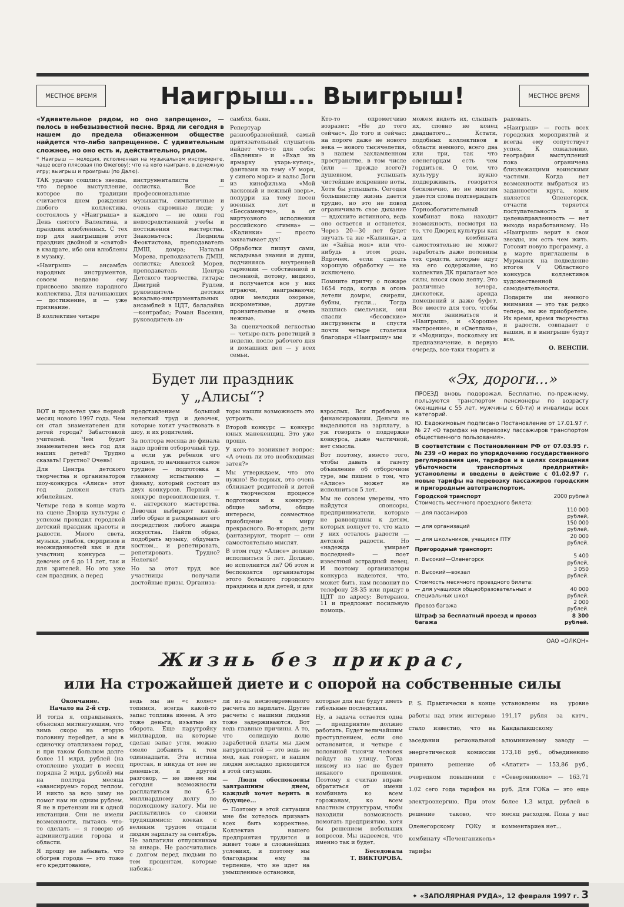МЕСТНОЕ ВРЕМЯ
Наигрыш... Выигрыш!
МЕСТНОЕ ВРЕМЯ
«Удивительное рядом, но оно запрещено», — пелось в небезызвестной песне. Вряд ли сегодня в нашем до предела обнаженном обществе найдется что-либо запрещенное. С удивительным сложнее, но оно есть и, действительно, рядом.
* Наигрыш — мелодия, исполненная на музыкальном инструменте, чаще всего плясовая (по Ожегову); что на кого наиграно, в денежную игру; выигрыш и проигрыш (по Далю).
ТАК удачно сошлись звезды, что первое выступление, которое по традиции считается днем рождения любого коллектива, состоялось у «Наигрыша» в День святого Валентина, в праздник влюбленных. С тех пор для наигрышцев этот праздник двойной и «святой» в квадрате, ибо они влюблены в музыку.
«Наигрыш» — ансамбль народных инструментов, совсем недавно ему присвоено звание народного коллектива. Для начинающих — достижение, и — уже признание.
В коллективе четыре
инструменталиста и солистка. Все — профессиональные музыканты, симпатичные и очень скромные люди; у каждого — не один год непосредственной учебы и постижения мастерства. Знакомьтесь: Людмила Феоктистова, преподаватель ДМШ, домра; Наталья Морева, преподаватель ДМШ, солистка; Алексей Морев, преподаватель Центра Детского творчества, гитара; Дмитрий Рудлев, руководитель детских вокально-инструментальных ансамблей в ЦДТ, балалайка—контрабас; Роман Васекин, руководитель ан-
самбля, баян.
Репертуар разнообразнейший, самый притязательный слушатель найдет что-то для себя: «Валенки» и «Ехал на ярмарку ухарь-купец», фантазия на тему «У моря, у синего моря» и вальс Доги из кинофильма «Мой ласковый и нежный зверь», попурри на тему песен военных лет и «Бессамемучо», а от виртуозного исполнения российского «гимна» — «Калинки» — просто захватывает дух!
Обработки пишут сами, вкладывая знания и души, подчиняясь внутренней гармонии — собственной и песенной, потому, видимо, и получается все у них играючи, наигрываючи; одни мелодии озорные, искрометные, другие пронзительные и очень нежные.
За сценической легкостью — четыре-пять репетиций в неделю, после рабочего дня и домашних дел — у всех семьи.
Кто-то опрометчиво возразит: «Не до того сейчас». До того и сейчас: на пороге даже не нового века — нового тысячелетия, в нашем захламленном пространстве, в том числе (или — прежде всего?) душевном, услышать чистейшие искренние ноты. Хотя бы услышать. Сегодня большинству жизнь дается трудно, но это не повод ограничивать свое дыхание — вдохните истинного, ведь оно остается и останется. Через 20—30 лет будет звучать та же «Калинка», а не «Зайка моя» или что-нибудь в этом роде. Впрочем, если сделать хорошую обработку — не исключено.
Помните притчу о пожаре 1654 года, когда в огонь летели домры, свирели, бубны, гусли... Тогда нашлись смельчаки, они спасли «бесовские» инструменты и спустя почти четыре столетия благодаря «Наигрышу» мы
можем видеть их, слышать их, словно не конец двадцатого... Кстати, подобных коллективов в области немного, всего два или три, так что оленегорцам есть чем гордиться. О том, что культуру нужно поддерживать, говорится бесконечно, но не многим удается слова подтверждать делом. Горнообогатительный комбинат пока находит возможность, несмотря на то, что Дворец культуры как цех комбината самостоятельно не может заработать даже половины тех средств, которые идут на его содержание, но коллектив ДК прилагает все силы, внося свою лепту. Это различные вечера, дискотеки, аренда помещений и даже буфет. Все вместе для того, чтобы могли заниматься и «Наигрыш», и «Хорошее настроение», и «Светлана», и «Модница», поскольку их предназначение, в первую очередь, все-таки творить и
радовать.
«Наигрыш» — гость всех городских мероприятий и всегда ему сопутствует успех. К сожалению, география выступлений пока ограничена близлежащими воинскими частями. Когда нет возможности выбраться из заданности круга, коим является Оленегорск, отчасти теряется поступательность и целенаправленность — нет выхода наработанному. Но «Наигрыш» верит в свои звезды, им есть чем жить. Готовят новую программу, а в марте приглашены в Мурманск на подведение итогов V Областного конкурса коллективов художественной самодеятельности.
Подарите им немного внимания — это так редко теперь, вы же приобретете. Их время, время творчества и радости, совпадает с вашим, и в выигрыше будут все.
О. ВЕНСПИ.
Будет ли праздник
у „Алисы“?
ВОТ и пролетел уже первый месяц нового 1997 года. Чем он стал знаменателен для детей города? Забастовкой учителей. Чем будет знаменателен весь год для наших детей? Трудно сказать! Грустно? Очень!
Для Центра детского творчества и организаторов шоу-конкурса «Алиса» этот год должен стать юбилейным.
Четыре года в конце марта на сцене Дворца культуры с успехом проходил городской детский праздник красоты и радости. Много света, музыки, улыбок, сюрпризов и неожиданностей как и для участниц конкурса — девочек от 6 до 11 лет, так и для зрителей. Но это уже сам праздник, а перед
представлением большой нелегкий труд и девочек, которые хотят участвовать в шоу, и их родителей.
За полтора месяца до финала надо пройти отборочный тур, а если уж ребенок его прошел, то начинается самое трудное — подготовка к главному испытанию — финалу, который состоит из двух конкурсов. Первый — конкурс перевоплощения, т. е. актерского мастерства. Девочки выбирают какой-либо образ и раскрывают его посредством любого жанра искусства. Найти образ, подобрать музыку, обдумать костюм... и репетировать, репетировать. Трудно? Нелегко!
Но за этот труд все участницы получали достойные призы. Организа-
торы нашли возможность это устроить.
Второй конкурс — конкурс юных манекенщиц. Это уже проще.
У кого-то возникнет вопрос: «А очень ли это необходимая затея?»
Мы утверждаем, что это нужно! Во-первых, это очень сближает родителей и детей в творческом процессе подготовки к конкурсу: общие заботы, общие интересы, совместное приобщение к миру прекрасного. Во-вторых, дети фантазируют, творят — они самостоятельно мыслят.
В этом году «Алисе» должно исполниться 5 лет. Должно, но исполнится ли? Об этом и беспокоятся организаторы этого большого городского праздника и для детей, и для
взрослых. Вся проблема в финансировании. Деньги не выделяются на зарплату, а уж говорить о поддержке конкурса, даже частичной, нет смысла.
Вот поэтому, вместо того, чтобы давать в газету объявление об отборочном туре, мы пишем о том, что «Алисе» может не исполниться 5 лет.
Мы не совсем уверены, что найдутся спонсоры, предприниматели, которые не равнодушны к детям, которых волнует то, что мало у них осталось радости — детской радости. Но «надежда умирает последней» — поет известный эстрадный певец. И поэтому организаторы конкурса надеются, что, может быть, нам позвонит по телефону 28-35 или придут в ЦДТ по адресу: Ветеранов, 11 и предложат посильную помощь.
«Эх, дороги...»
ПРОЕЗД вновь подорожал. Бесплатно, по-прежнему, пользуются транспортом пенсионеры по возрасту (женщины с 55 лет, мужчины с 60-ти) и инвалиды всех категорий.
Ю. Евдокимовым подписано Постановление от 17.01.97 г. № 27 «О тарифах на перевозку пассажиров транспортом общественного пользования».
В соответствии с Постановлением РФ от 07.03.95 г. № 239 «О мерах по упорядочению государственного регулирования цен, тарифов и в целях сокращения убыточности транспортных предприятий» установлены и введены в действие с 01.02.97 г. новые тарифы на перевозку пассажиров городским и пригородным автотранспортом.
| Городской транспорт | 2000 рублей |
| Стоимость месячного проездного билета: | |
| — для пассажиров | 110 000 рублей, |
| — для организаций | 150 000 рублей, |
| — для школьников, учащихся ПТУ | 20 000 рублей. |
| Пригородный транспорт: | |
| п. Высокий—Оленегорск | 5 400 рублей, |
| п. Высокий—вокзал | 3 050 рублей. |
| Стоимость месячного проездного билета: | |
| — для учащихся общеобразовательных и специальных школ | 40 000 рублей. |
| Провоз багажа | 2 000 рублей. |
| Штраф за бесплатный проезд и провоз багажа | 8 300 рублей. |
ОАО «ОЛКОН»
Жизнь без прикрас,
или На строжайшей диете и с опорой на собственные силы
Окончание.
Начало на 2-й стр.
И тогда я, оправдываясь, объяснял митингующим, что зима скоро на вторую половину перейдет, а мы в одиночку отапливаем город, и при таком большом долге более 11 млрд. рублей (на отопление уходит в месяц порядка 2 млрд. рублей) мы на полтора месяца «авансируем» город теплом. И никто за всю зиму не помог нам ни одним рублем. Я не в претензии ни к одной инстанции. Они не имели возможности, пытаясь что-то сделать — я говорю об администрации города и области.
Я прошу не забывать, что обогрев города — это тоже его кредитование,
ведь мы не «с колес» топимся, всегда какой-то запас топлива имеем. А это тоже деньги, изъятые из оборота. Еще парутройку миллиардов, на которые сделан запас угля, можно смело добавить к тем одиннадцати. Эта истина простая, и никуда от нее не денешься, и другой разговор, — не имеем мы сегодня возможности расплатиться по 6,5-миллиардному долгу по подоходному налогу. Мы не расплатились со своими трудящимися: коекак с великим трудом отдали людям зарплату за сентябрь. Не заплатили отпускникам за январь. Не рассчитались с долгом перед людьми по тем процентам, которые набежа-
ли из-за несвоевременного расчета по зарплате. Другие расчеты с нашими людьми тоже задерживаются. Вот ведь главные причины. А то, что солидную долю заработной платы мы даем натуроплатой — это ведь не мед, как говорят, и нашим людям несладко приходится в этой ситуации.
— Люди обеспокоены завтрашним днем, каждый хочет верить в будущее...
— Поэтому в этой ситуации мне бы хотелось призвать всех быть корректнее. Коллектив нашего предприятия трудится и живет тоже в сложнейших условиях, и поэтому мы благодарны ему за терпение, что не идет на умышленные остановки,
которые для нас будут иметь гибельные последствия.
Ну, а задача остается одна — предприятие должно работать. Будет величайшим преступлением, если оно остановится, и четыре с половиной тысячи человек пойдут на улицу. Тогда никому из нас не будет никакого прощения. Поэтому я считаю вправе обратиться от имени комбината ко всем горожанам, ко всем властным структурам, чтобы находили возможность помогать предприятию, хотя бы решением небольших вопросов. Мы надеемся, что именно так и будет.
Беседовала
Т. ВИКТОРОВА.
P. S. Практически в конце работы над этим интервью стало известно, что на заседании региональной энергетической комиссии принято решение об очередном повышении с 1.02 сего года тарифов на электроэнергию. При этом решение таково, что Оленегорскому ГОКу и комбинату «Печенганикель» тарифы
установлены на уровне 191,17 рубля за квтч., Кандалакшскому алюминиевому заводу — 173,18 руб., объединению «Апатит» — 153,86 руб., «Североникелю» — 163,71 руб. Для ГОКа — это еще более 1,3 млрд. рублей в месяц расходов. Пока у нас комментариев нет...
✦ «ЗАПОЛЯРНАЯ РУДА», 12 февраля 1997 г. 3